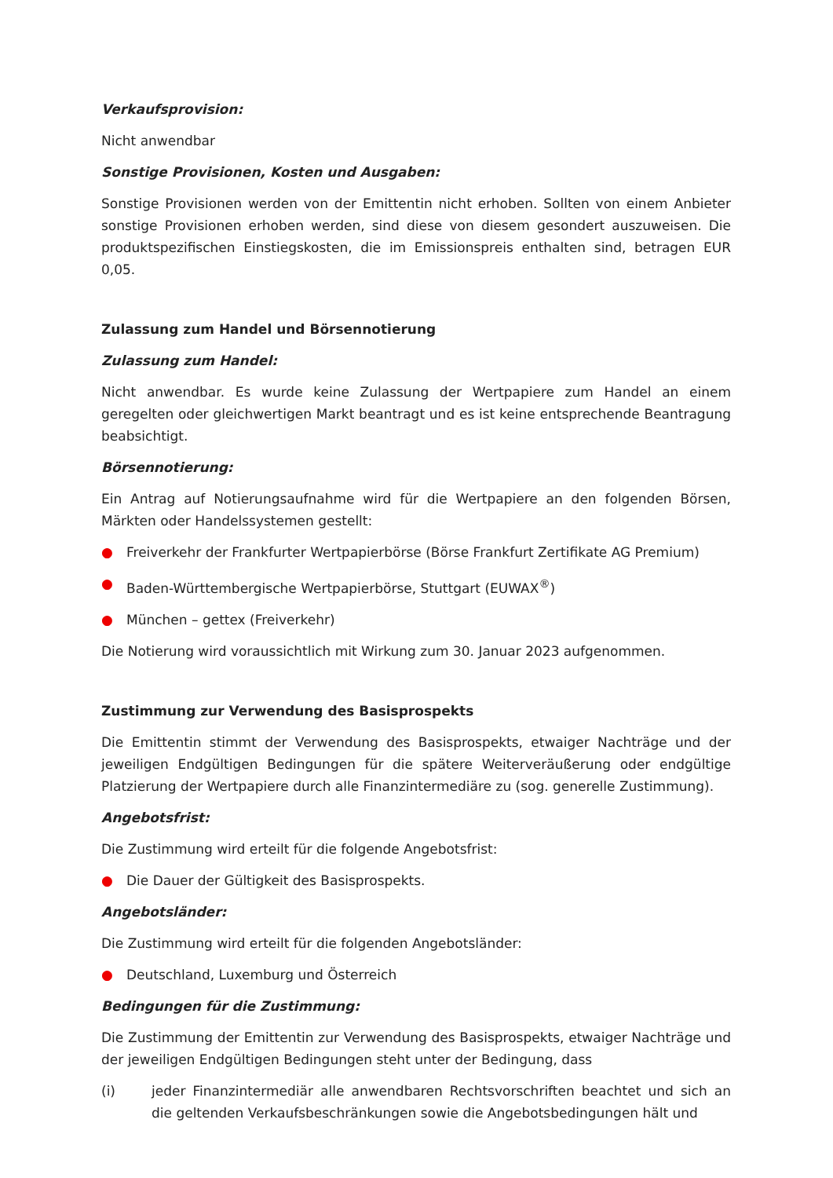Verkaufsprovision:
Nicht anwendbar
Sonstige Provisionen, Kosten und Ausgaben:
Sonstige Provisionen werden von der Emittentin nicht erhoben. Sollten von einem Anbieter sonstige Provisionen erhoben werden, sind diese von diesem gesondert auszuweisen. Die produktspezifischen Einstiegskosten, die im Emissionspreis enthalten sind, betragen EUR 0,05.
Zulassung zum Handel und Börsennotierung
Zulassung zum Handel:
Nicht anwendbar. Es wurde keine Zulassung der Wertpapiere zum Handel an einem geregelten oder gleichwertigen Markt beantragt und es ist keine entsprechende Beantragung beabsichtigt.
Börsennotierung:
Ein Antrag auf Notierungsaufnahme wird für die Wertpapiere an den folgenden Börsen, Märkten oder Handelssystemen gestellt:
● Freiverkehr der Frankfurter Wertpapierbörse (Börse Frankfurt Zertifikate AG Premium)
● Baden-Württembergische Wertpapierbörse, Stuttgart (EUWAX<sup>®</sup>)
● München – gettex (Freiverkehr)
Die Notierung wird voraussichtlich mit Wirkung zum 30. Januar 2023 aufgenommen.
Zustimmung zur Verwendung des Basisprospekts
Die Emittentin stimmt der Verwendung des Basisprospekts, etwaiger Nachträge und der jeweiligen Endgültigen Bedingungen für die spätere Weiterveräußerung oder endgültige Platzierung der Wertpapiere durch alle Finanzintermediäre zu (sog. generelle Zustimmung).
Angebotsfrist:
Die Zustimmung wird erteilt für die folgende Angebotsfrist:
● Die Dauer der Gültigkeit des Basisprospekts.
Angebotsländer:
Die Zustimmung wird erteilt für die folgenden Angebotsländer:
● Deutschland, Luxemburg und Österreich
Bedingungen für die Zustimmung:
Die Zustimmung der Emittentin zur Verwendung des Basisprospekts, etwaiger Nachträge und der jeweiligen Endgültigen Bedingungen steht unter der Bedingung, dass
(i) jeder Finanzintermediär alle anwendbaren Rechtsvorschriften beachtet und sich an die geltenden Verkaufsbeschränkungen sowie die Angebotsbedingungen hält und